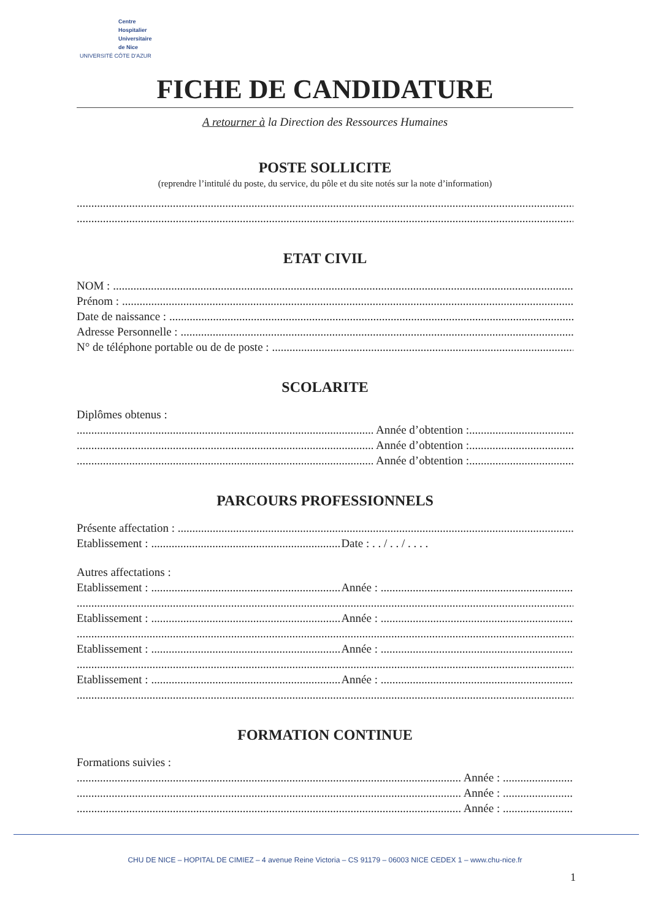Centre
Hospitalier
Universitaire
de Nice
UNIVERSITÉ CÔTE D'AZUR
FICHE DE CANDIDATURE
A retourner à la Direction des Ressources Humaines
POSTE SOLLICITE
(reprendre l’intitulé du poste, du service, du pôle et du site notés sur la note d’information)
ETAT CIVIL
NOM :
Prénom :
Date de naissance :
Adresse Personnelle :
N° de téléphone portable ou de de poste :
SCOLARITE
Diplômes obtenus :
Année d’obtention :
Année d’obtention :
Année d’obtention :
PARCOURS PROFESSIONNELS
Présente affectation :
Etablissement : Date : . . / . . / . . . .
Autres affectations :
Etablissement : Année :
Etablissement : Année :
Etablissement : Année :
Etablissement : Année :
FORMATION CONTINUE
Formations suivies :
Année :
Année :
Année :
CHU DE NICE – HOPITAL DE CIMIEZ – 4 avenue Reine Victoria – CS 91179 – 06003 NICE CEDEX 1 – www.chu-nice.fr
1